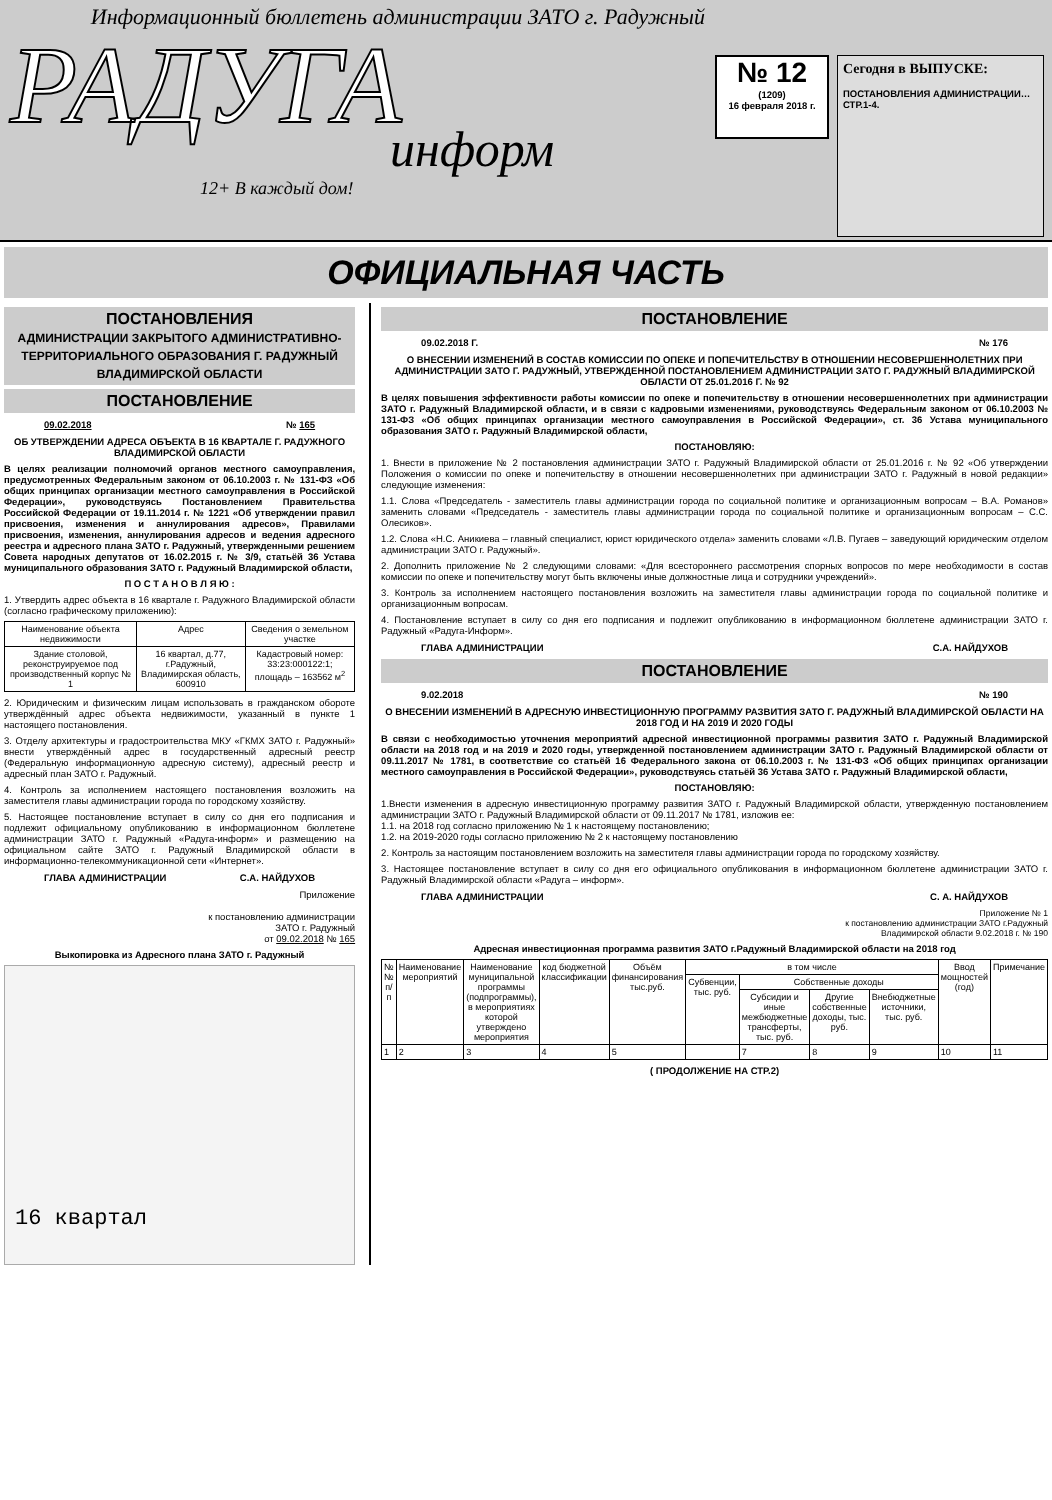Информационный бюллетень администрации ЗАТО г. Радужный
РАДУГА
информ
12+ В каждый дом!
№ 12
(1209)
16 февраля 2018 г.
Сегодня в ВЫПУСКЕ:
ПОСТАНОВЛЕНИЯ АДМИНИСТРАЦИИ… СТР.1-4.
ОФИЦИАЛЬНАЯ ЧАСТЬ
ПОСТАНОВЛЕНИЯ
АДМИНИСТРАЦИИ ЗАКРЫТОГО АДМИНИСТРАТИВНО-ТЕРРИТОРИАЛЬНОГО ОБРАЗОВАНИЯ Г. РАДУЖНЫЙ ВЛАДИМИРСКОЙ ОБЛАСТИ
ПОСТАНОВЛЕНИЕ
09.02.2018 № 165
ОБ УТВЕРЖДЕНИИ АДРЕСА ОБЪЕКТА В 16 КВАРТАЛЕ Г. РАДУЖНОГО ВЛАДИМИРСКОЙ ОБЛАСТИ
В целях реализации полномочий органов местного самоуправления, предусмотренных Федеральным законом от 06.10.2003 г. № 131-ФЗ «Об общих принципах организации местного самоуправления в Российской Федерации», руководствуясь Постановлением Правительства Российской Федерации от 19.11.2014 г. № 1221 «Об утверждении правил присвоения, изменения и аннулирования адресов», Правилами присвоения, изменения, аннулирования адресов и ведения адресного реестра и адресного плана ЗАТО г. Радужный, утвержденными решением Совета народных депутатов от 16.02.2015 г. № 3/9, статьёй 36 Устава муниципального образования ЗАТО г. Радужный Владимирской области,
П О С Т А Н О В Л Я Ю :
1. Утвердить адрес объекта в 16 квартале г. Радужного Владимирской области (согласно графическому приложению):
| Наименование объекта недвижимости | Адрес | Сведения о земельном участке |
| --- | --- | --- |
| Здание столовой, реконструируемое под производственный корпус № 1 | 16 квартал, д.77, г.Радужный, Владимирская область, 600910 | Кадастровый номер: 33:23:000122:1; площадь – 163562 м<sup>2</sup> |
2. Юридическим и физическим лицам использовать в гражданском обороте утверждённый адрес объекта недвижимости, указанный в пункте 1 настоящего постановления.
3. Отделу архитектуры и градостроительства МКУ «ГКМХ ЗАТО г. Радужный» внести утверждённый адрес в государственный адресный реестр (Федеральную информационную адресную систему), адресный реестр и адресный план ЗАТО г. Радужный.
4. Контроль за исполнением настоящего постановления возложить на заместителя главы администрации города по городскому хозяйству.
5. Настоящее постановление вступает в силу со дня его подписания и подлежит официальному опубликованию в информационном бюллетене администрации ЗАТО г. Радужный «Радуга-информ» и размещению на официальном сайте ЗАТО г. Радужный Владимирской области в информационно-телекоммуникационной сети «Интернет».
ГЛАВА АДМИНИСТРАЦИИ С.А. НАЙДУХОВ
Приложение
к постановлению администрации
ЗАТО г. Радужный
от 09.02.2018 № 165
Выкопировка из Адресного плана ЗАТО г. Радужный
16 квартал
ПОСТАНОВЛЕНИЕ
09.02.2018 Г. № 176
О ВНЕСЕНИИ ИЗМЕНЕНИЙ В СОСТАВ КОМИССИИ ПО ОПЕКЕ И ПОПЕЧИТЕЛЬСТВУ В ОТНОШЕНИИ НЕСОВЕРШЕННОЛЕТНИХ ПРИ АДМИНИСТРАЦИИ ЗАТО Г. РАДУЖНЫЙ, УТВЕРЖДЕННОЙ ПОСТАНОВЛЕНИЕМ АДМИНИСТРАЦИИ ЗАТО Г. РАДУЖНЫЙ ВЛАДИМИРСКОЙ ОБЛАСТИ ОТ 25.01.2016 Г. № 92
В целях повышения эффективности работы комиссии по опеке и попечительству в отношении несовершеннолетних при администрации ЗАТО г. Радужный Владимирской области, и в связи с кадровыми изменениями, руководствуясь Федеральным законом от 06.10.2003 № 131-ФЗ «Об общих принципах организации местного самоуправления в Российской Федерации», ст. 36 Устава муниципального образования ЗАТО г. Радужный Владимирской области,
ПОСТАНОВЛЯЮ:
1. Внести в приложение № 2 постановления администрации ЗАТО г. Радужный Владимирской области от 25.01.2016 г. № 92 «Об утверждении Положения о комиссии по опеке и попечительству в отношении несовершеннолетних при администрации ЗАТО г. Радужный в новой редакции» следующие изменения:
1.1. Слова «Председатель - заместитель главы администрации города по социальной политике и организационным вопросам – В.А. Романов» заменить словами «Председатель - заместитель главы администрации города по социальной политике и организационным вопросам – С.С. Олесиков».
1.2. Слова «Н.С. Аникиева – главный специалист, юрист юридического отдела» заменить словами «Л.В. Пугаев – заведующий юридическим отделом администрации ЗАТО г. Радужный».
2. Дополнить приложение № 2 следующими словами: «Для всестороннего рассмотрения спорных вопросов по мере необходимости в состав комиссии по опеке и попечительству могут быть включены иные должностные лица и сотрудники учреждений».
3. Контроль за исполнением настоящего постановления возложить на заместителя главы администрации города по социальной политике и организационным вопросам.
4. Постановление вступает в силу со дня его подписания и подлежит опубликованию в информационном бюллетене администрации ЗАТО г. Радужный «Радуга-Информ».
ГЛАВА АДМИНИСТРАЦИИ С.А. НАЙДУХОВ
ПОСТАНОВЛЕНИЕ
9.02.2018 № 190
О ВНЕСЕНИИ ИЗМЕНЕНИЙ В АДРЕСНУЮ ИНВЕСТИЦИОННУЮ ПРОГРАММУ РАЗВИТИЯ ЗАТО Г. РАДУЖНЫЙ ВЛАДИМИРСКОЙ ОБЛАСТИ НА 2018 ГОД И НА 2019 И 2020 ГОДЫ
В связи с необходимостью уточнения мероприятий адресной инвестиционной программы развития ЗАТО г. Радужный Владимирской области на 2018 год и на 2019 и 2020 годы, утвержденной постановлением администрации ЗАТО г. Радужный Владимирской области от 09.11.2017 № 1781, в соответствие со статьёй 16 Федерального закона от 06.10.2003 г. № 131-ФЗ «Об общих принципах организации местного самоуправления в Российской Федерации», руководствуясь статьёй 36 Устава ЗАТО г. Радужный Владимирской области,
ПОСТАНОВЛЯЮ:
1.Внести изменения в адресную инвестиционную программу развития ЗАТО г. Радужный Владимирской области, утвержденную постановлением администрации ЗАТО г. Радужный Владимирской области от 09.11.2017 № 1781, изложив ее:
1.1. на 2018 год согласно приложению № 1 к настоящему постановлению;
1.2. на 2019-2020 годы согласно приложению № 2 к настоящему постановлению
2. Контроль за настоящим постановлением возложить на заместителя главы администрации города по городскому хозяйству.
3. Настоящее постановление вступает в силу со дня его официального опубликования в информационном бюллетене администрации ЗАТО г. Радужный Владимирской области «Радуга – информ».
ГЛАВА АДМИНИСТРАЦИИ С. А. НАЙДУХОВ
Приложение № 1
к постановлению администрации ЗАТО г.Радужный
Владимирской области 9.02.2018 г. № 190
Адресная инвестиционная программа развития ЗАТО г.Радужный Владимирской области на 2018 год
| №№ п/п | Наименование мероприятий | Наименование муниципальной программы (подпрограммы), в мероприятиях которой утверждено мероприятия | код бюджетной классификации | Объём финансирования тыс.руб. | в том числе | | | | Ввод мощностей (год) | Примечание |
| --- | --- | --- | --- | --- | --- | --- | --- | --- | --- | --- |
| | | | | | Субвенции, тыс. руб. | Собственные доходы | | | | |
| | | | | | | Субсидии и иные межбюджетные трансферты, тыс. руб. | Другие собственные доходы, тыс. руб. | Внебюджетные источники, тыс. руб. | | |
| 1 | 2 | 3 | 4 | 5 | | 7 | 8 | 9 | 10 | 11 |
( ПРОДОЛЖЕНИЕ НА СТР.2)